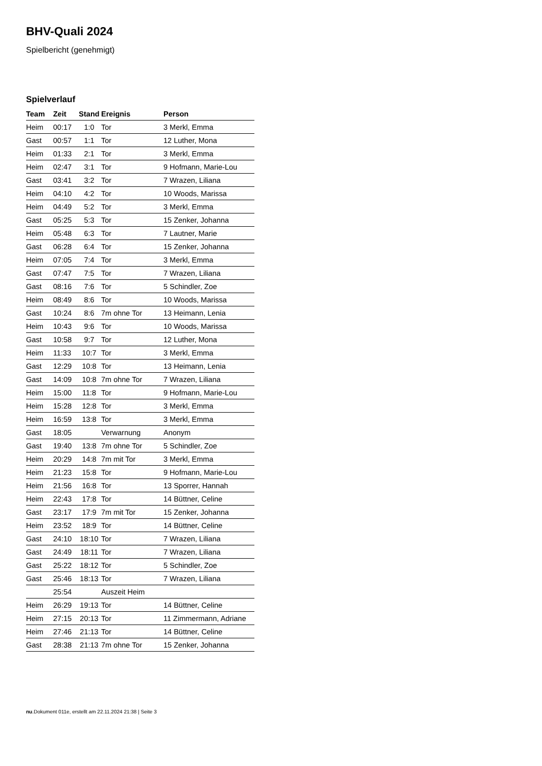BHV-Quali 2024
Spielbericht (genehmigt)
Spielverlauf
| Team | Zeit | Stand | Ereignis | Person |
| --- | --- | --- | --- | --- |
| Heim | 00:17 | 1:0 | Tor | 3 Merkl, Emma |
| Gast | 00:57 | 1:1 | Tor | 12 Luther, Mona |
| Heim | 01:33 | 2:1 | Tor | 3 Merkl, Emma |
| Heim | 02:47 | 3:1 | Tor | 9 Hofmann, Marie-Lou |
| Gast | 03:41 | 3:2 | Tor | 7 Wrazen, Liliana |
| Heim | 04:10 | 4:2 | Tor | 10 Woods, Marissa |
| Heim | 04:49 | 5:2 | Tor | 3 Merkl, Emma |
| Gast | 05:25 | 5:3 | Tor | 15 Zenker, Johanna |
| Heim | 05:48 | 6:3 | Tor | 7 Lautner, Marie |
| Gast | 06:28 | 6:4 | Tor | 15 Zenker, Johanna |
| Heim | 07:05 | 7:4 | Tor | 3 Merkl, Emma |
| Gast | 07:47 | 7:5 | Tor | 7 Wrazen, Liliana |
| Gast | 08:16 | 7:6 | Tor | 5 Schindler, Zoe |
| Heim | 08:49 | 8:6 | Tor | 10 Woods, Marissa |
| Gast | 10:24 | 8:6 | 7m ohne Tor | 13 Heimann, Lenia |
| Heim | 10:43 | 9:6 | Tor | 10 Woods, Marissa |
| Gast | 10:58 | 9:7 | Tor | 12 Luther, Mona |
| Heim | 11:33 | 10:7 | Tor | 3 Merkl, Emma |
| Gast | 12:29 | 10:8 | Tor | 13 Heimann, Lenia |
| Gast | 14:09 | 10:8 | 7m ohne Tor | 7 Wrazen, Liliana |
| Heim | 15:00 | 11:8 | Tor | 9 Hofmann, Marie-Lou |
| Heim | 15:28 | 12:8 | Tor | 3 Merkl, Emma |
| Heim | 16:59 | 13:8 | Tor | 3 Merkl, Emma |
| Gast | 18:05 | | Verwarnung | Anonym |
| Gast | 19:40 | 13:8 | 7m ohne Tor | 5 Schindler, Zoe |
| Heim | 20:29 | 14:8 | 7m mit Tor | 3 Merkl, Emma |
| Heim | 21:23 | 15:8 | Tor | 9 Hofmann, Marie-Lou |
| Heim | 21:56 | 16:8 | Tor | 13 Sporrer, Hannah |
| Heim | 22:43 | 17:8 | Tor | 14 Büttner, Celine |
| Gast | 23:17 | 17:9 | 7m mit Tor | 15 Zenker, Johanna |
| Heim | 23:52 | 18:9 | Tor | 14 Büttner, Celine |
| Gast | 24:10 | 18:10 | Tor | 7 Wrazen, Liliana |
| Gast | 24:49 | 18:11 | Tor | 7 Wrazen, Liliana |
| Gast | 25:22 | 18:12 | Tor | 5 Schindler, Zoe |
| Gast | 25:46 | 18:13 | Tor | 7 Wrazen, Liliana |
| | 25:54 | | Auszeit Heim | |
| Heim | 26:29 | 19:13 | Tor | 14 Büttner, Celine |
| Heim | 27:15 | 20:13 | Tor | 11 Zimmermann, Adriane |
| Heim | 27:46 | 21:13 | Tor | 14 Büttner, Celine |
| Gast | 28:38 | 21:13 | 7m ohne Tor | 15 Zenker, Johanna |
nu.Dokument 011e, erstellt am 22.11.2024 21:38 | Seite 3